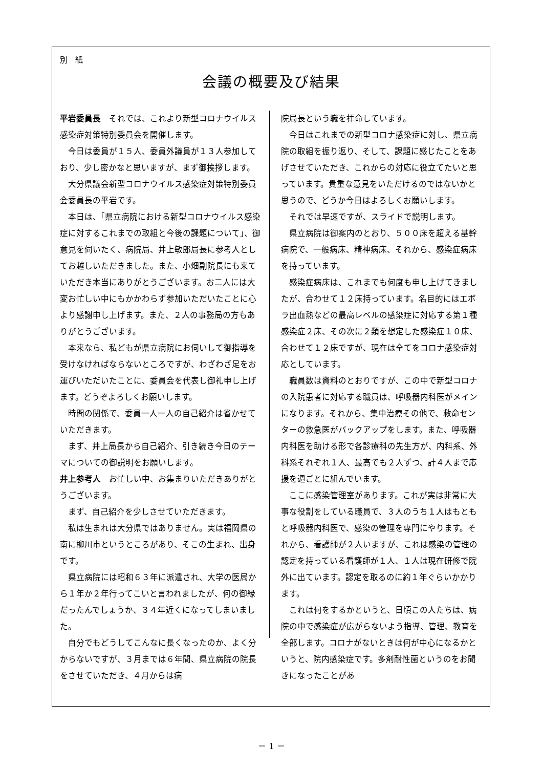別　紙
会議の概要及び結果
平岩委員長　それでは、これより新型コロナウイルス感染症対策特別委員会を開催します。
今日は委員が１５人、委員外議員が１３人参加しており、少し密かなと思いますが、まず御挨拶します。
大分県議会新型コロナウイルス感染症対策特別委員会委員長の平岩です。
本日は、「県立病院における新型コロナウイルス感染症に対するこれまでの取組と今後の課題について」、御意見を伺いたく、病院局、井上敏郎局長に参考人としてお越しいただきました。また、小畑副院長にも来ていただき本当にありがとうございます。お二人には大変お忙しい中にもかかわらず参加いただいたことに心より感謝申し上げます。また、２人の事務局の方もありがとうございます。
本来なら、私どもが県立病院にお伺いして御指導を受けなければならないところですが、わざわざ足をお運びいただいたことに、委員会を代表し御礼申し上げます。どうぞよろしくお願いします。
時間の関係で、委員一人一人の自己紹介は省かせていただきます。
まず、井上局長から自己紹介、引き続き今日のテーマについての御説明をお願いします。
井上参考人　お忙しい中、お集まりいただきありがとうございます。
まず、自己紹介を少しさせていただきます。
私は生まれは大分県ではありません。実は福岡県の南に柳川市というところがあり、そこの生まれ、出身です。
県立病院には昭和６３年に派遣され、大学の医局から１年か２年行ってこいと言われましたが、何の御縁だったんでしょうか、３４年近くになってしまいました。
自分でもどうしてこんなに長くなったのか、よく分からないですが、３月までは６年間、県立病院の院長をさせていただき、４月からは病
院局長という職を拝命しています。
今日はこれまでの新型コロナ感染症に対し、県立病院の取組を振り返り、そして、課題に感じたことをあげさせていただき、これからの対応に役立てたいと思っています。貴重な意見をいただけるのではないかと思うので、どうか今日はよろしくお願いします。
それでは早速ですが、スライドで説明します。
県立病院は御案内のとおり、５００床を超える基幹病院で、一般病床、精神病床、それから、感染症病床を持っています。
感染症病床は、これまでも何度も申し上げてきましたが、合わせて１２床持っています。名目的にはエボラ出血熱などの最高レベルの感染症に対応する第１種感染症２床、その次に２類を想定した感染症１０床、合わせて１２床ですが、現在は全てをコロナ感染症対応としています。
職員数は資料のとおりですが、この中で新型コロナの入院患者に対応する職員は、呼吸器内科医がメインになります。それから、集中治療その他で、救命センターの救急医がバックアップをします。また、呼吸器内科医を助ける形で各診療科の先生方が、内科系、外科系それぞれ１人、最高でも２人ずつ、計４人まで応援を週ごとに組んでいます。
ここに感染管理室があります。これが実は非常に大事な役割をしている職員で、３人のうち１人はもともと呼吸器内科医で、感染の管理を専門にやります。それから、看護師が２人いますが、これは感染の管理の認定を持っている看護師が１人、１人は現在研修で院外に出ています。認定を取るのに約１年ぐらいかかります。
これは何をするかというと、日頃この人たちは、病院の中で感染症が広がらないよう指導、管理、教育を全部します。コロナがないときは何が中心になるかというと、院内感染症です。多剤耐性菌というのをお聞きになったことがあ
－ 1 －